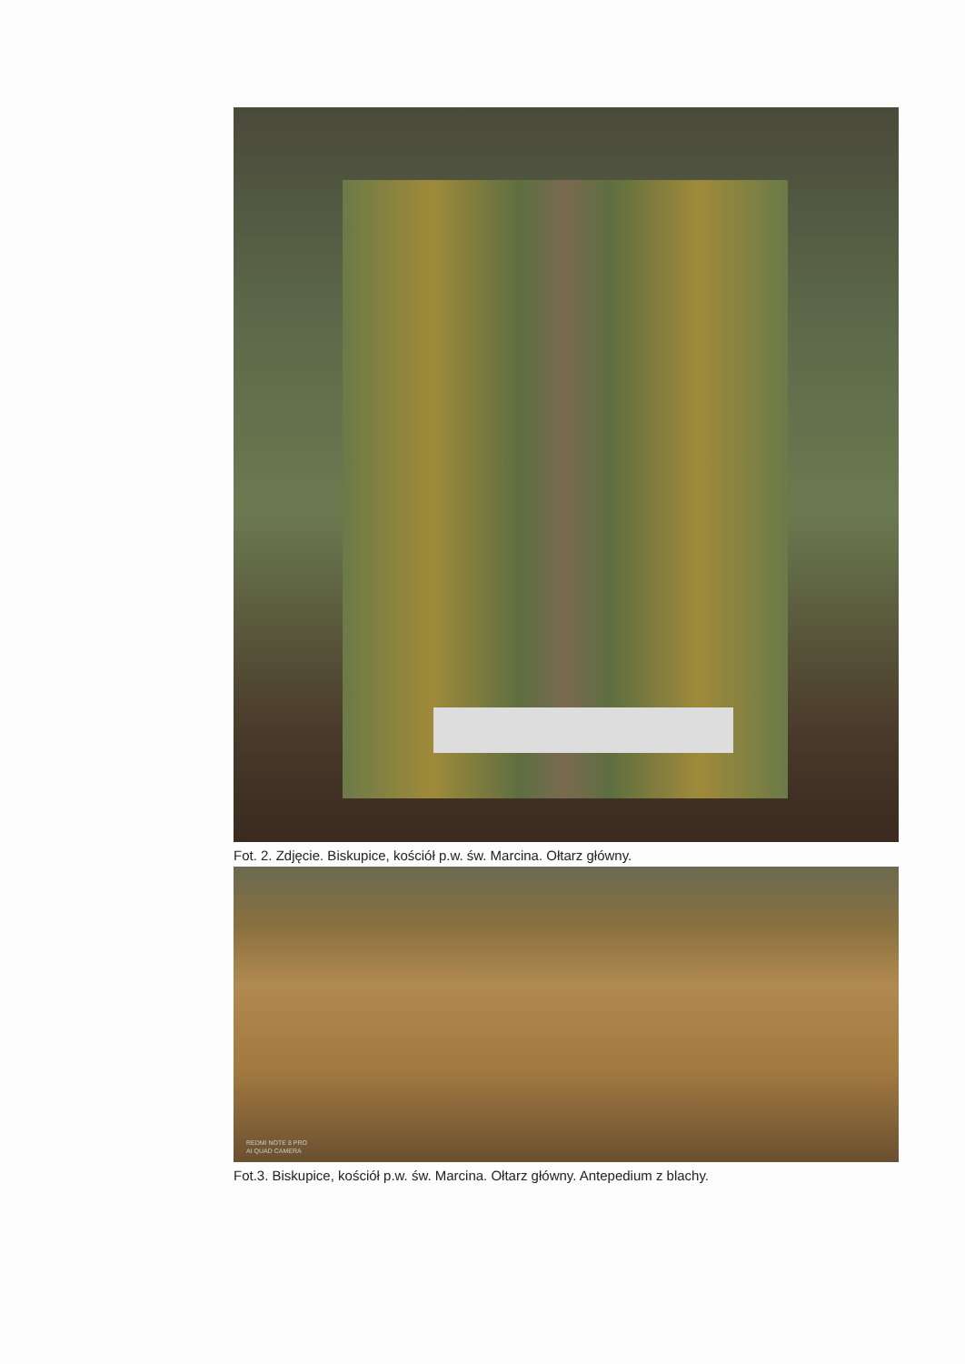Fot. 2. Zdjęcie. Biskupice, kościół p.w. św. Marcina. Ołtarz główny.
REDMI NOTE 8 PRO
AI QUAD CAMERA
Fot.3. Biskupice, kościół p.w. św. Marcina. Ołtarz główny. Antepedium z blachy.